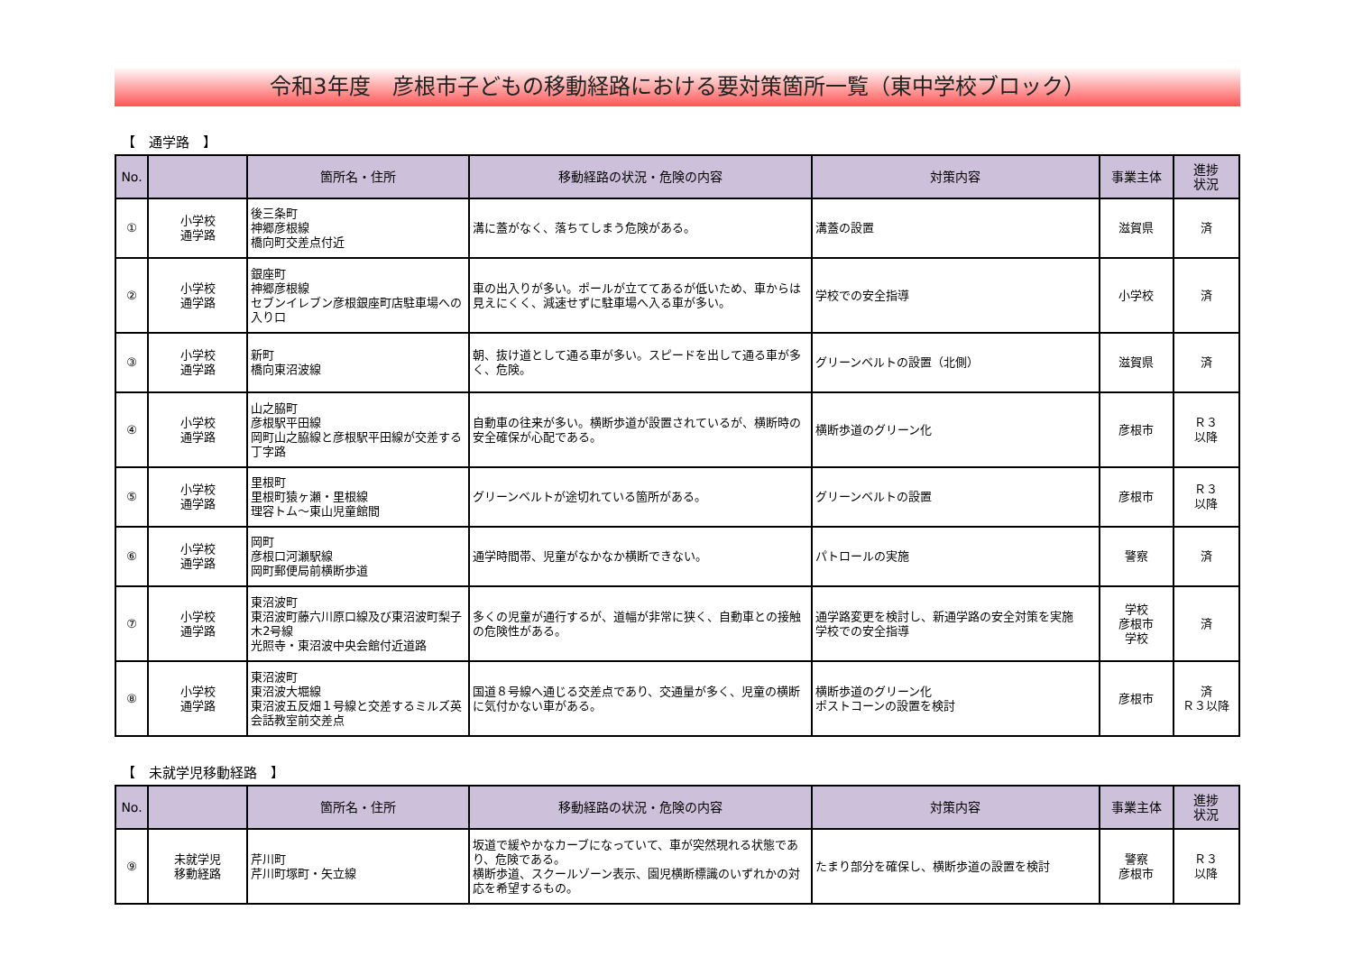令和3年度　彦根市子どもの移動経路における要対策箇所一覧（東中学校ブロック）
【　通学路　】
| No. | | 箇所名・住所 | 移動経路の状況・危険の内容 | 対策内容 | 事業主体 | 進捗 状況 |
| --- | --- | --- | --- | --- | --- | --- |
| ① | 小学校 通学路 | 後三条町 神郷彦根線 橋向町交差点付近 | 溝に蓋がなく、落ちてしまう危険がある。 | 溝蓋の設置 | 滋賀県 | 済 |
| ② | 小学校 通学路 | 銀座町 神郷彦根線 セブンイレブン彦根銀座町店駐車場への入り口 | 車の出入りが多い。ポールが立ててあるが低いため、車からは見えにくく、減速せずに駐車場へ入る車が多い。 | 学校での安全指導 | 小学校 | 済 |
| ③ | 小学校 通学路 | 新町 橋向東沼波線 | 朝、抜け道として通る車が多い。スピードを出して通る車が多く、危険。 | グリーンベルトの設置（北側） | 滋賀県 | 済 |
| ④ | 小学校 通学路 | 山之脇町 彦根駅平田線 岡町山之脇線と彦根駅平田線が交差する丁字路 | 自動車の往来が多い。横断歩道が設置されているが、横断時の安全確保が心配である。 | 横断歩道のグリーン化 | 彦根市 | Ｒ３ 以降 |
| ⑤ | 小学校 通学路 | 里根町 里根町猿ヶ瀬・里根線 理容トム～東山児童館間 | グリーンベルトが途切れている箇所がある。 | グリーンベルトの設置 | 彦根市 | Ｒ３ 以降 |
| ⑥ | 小学校 通学路 | 岡町 彦根口河瀬駅線 岡町郵便局前横断歩道 | 通学時間帯、児童がなかなか横断できない。 | パトロールの実施 | 警察 | 済 |
| ⑦ | 小学校 通学路 | 東沼波町 東沼波町藤六川原口線及び東沼波町梨子木2号線 光照寺・東沼波中央会館付近道路 | 多くの児童が通行するが、道幅が非常に狭く、自動車との接触の危険性がある。 | 通学路変更を検討し、新通学路の安全対策を実施 学校での安全指導 | 学校 彦根市 学校 | 済 |
| ⑧ | 小学校 通学路 | 東沼波町 東沼波大堀線 東沼波五反畑１号線と交差するミルズ英会話教室前交差点 | 国道８号線へ通じる交差点であり、交通量が多く、児童の横断に気付かない車がある。 | 横断歩道のグリーン化 ポストコーンの設置を検討 | 彦根市 | 済 Ｒ３以降 |
【　未就学児移動経路　】
| No. | | 箇所名・住所 | 移動経路の状況・危険の内容 | 対策内容 | 事業主体 | 進捗 状況 |
| --- | --- | --- | --- | --- | --- | --- |
| ⑨ | 未就学児 移動経路 | 芹川町 芹川町塚町・矢立線 | 坂道で緩やかなカーブになっていて、車が突然現れる状態であり、危険である。 横断歩道、スクールゾーン表示、園児横断標識のいずれかの対応を希望するもの。 | たまり部分を確保し、横断歩道の設置を検討 | 警察 彦根市 | Ｒ３ 以降 |